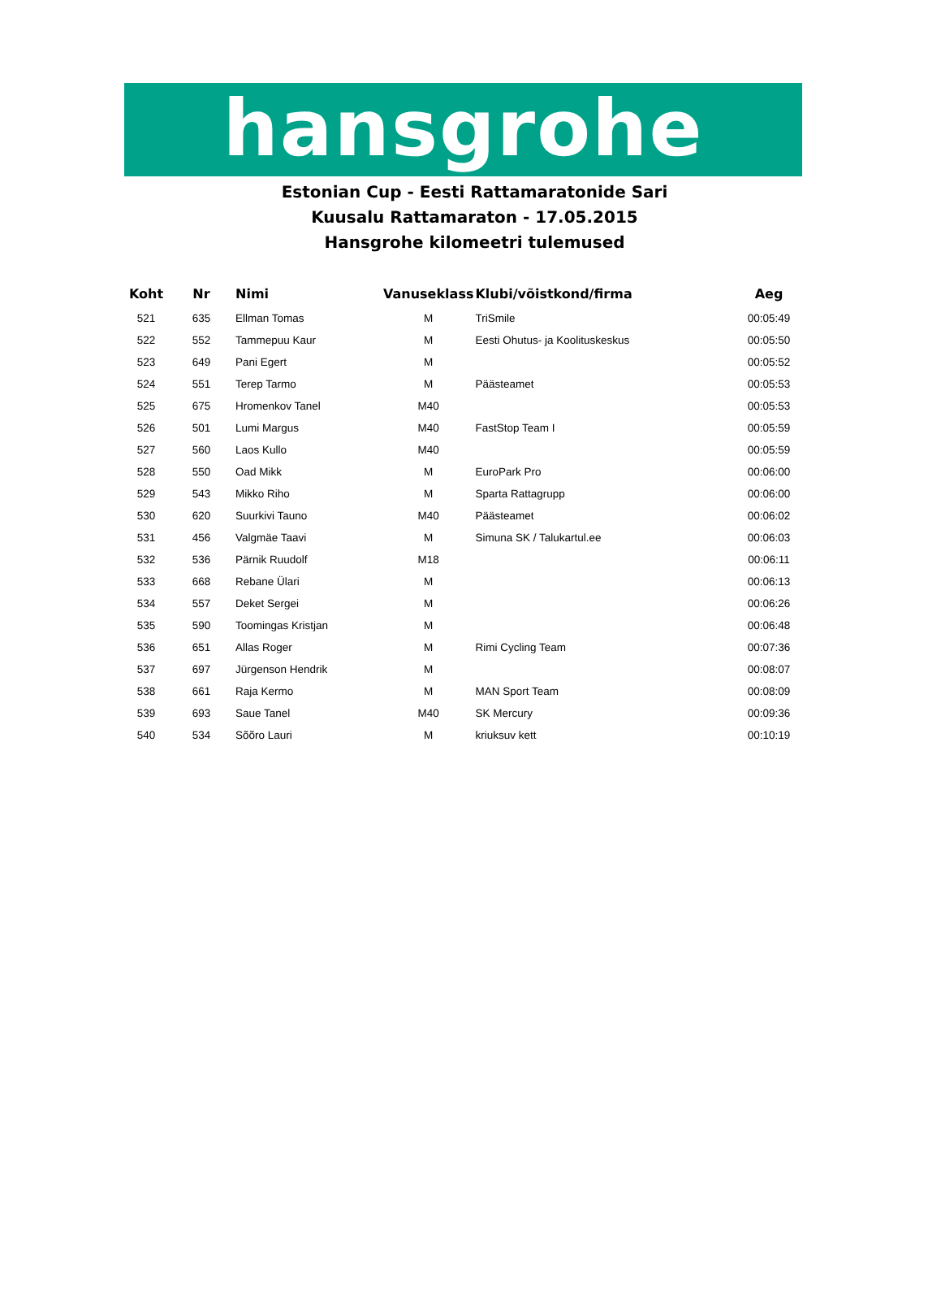hansgrohe
Estonian Cup - Eesti Rattamaratonide Sari
Kuusalu Rattamaraton - 17.05.2015
Hansgrohe kilomeetri tulemused
| Koht | Nr | Nimi | Vanuseklass | Klubi/võistkond/firma | Aeg |
| --- | --- | --- | --- | --- | --- |
| 521 | 635 | Ellman Tomas | M | TriSmile | 00:05:49 |
| 522 | 552 | Tammepuu Kaur | M | Eesti Ohutus- ja Koolituskeskus | 00:05:50 |
| 523 | 649 | Pani Egert | M | | 00:05:52 |
| 524 | 551 | Terep Tarmo | M | Päästeamet | 00:05:53 |
| 525 | 675 | Hromenkov Tanel | M40 | | 00:05:53 |
| 526 | 501 | Lumi Margus | M40 | FastStop Team I | 00:05:59 |
| 527 | 560 | Laos Kullo | M40 | | 00:05:59 |
| 528 | 550 | Oad Mikk | M | EuroPark Pro | 00:06:00 |
| 529 | 543 | Mikko Riho | M | Sparta Rattagrupp | 00:06:00 |
| 530 | 620 | Suurkivi Tauno | M40 | Päästeamet | 00:06:02 |
| 531 | 456 | Valgmäe Taavi | M | Simuna SK / Talukartul.ee | 00:06:03 |
| 532 | 536 | Pärnik Ruudolf | M18 | | 00:06:11 |
| 533 | 668 | Rebane Ülari | M | | 00:06:13 |
| 534 | 557 | Deket Sergei | M | | 00:06:26 |
| 535 | 590 | Toomingas Kristjan | M | | 00:06:48 |
| 536 | 651 | Allas Roger | M | Rimi Cycling Team | 00:07:36 |
| 537 | 697 | Jürgenson Hendrik | M | | 00:08:07 |
| 538 | 661 | Raja Kermo | M | MAN Sport Team | 00:08:09 |
| 539 | 693 | Saue Tanel | M40 | SK Mercury | 00:09:36 |
| 540 | 534 | Sõõro Lauri | M | kriuksuv kett | 00:10:19 |